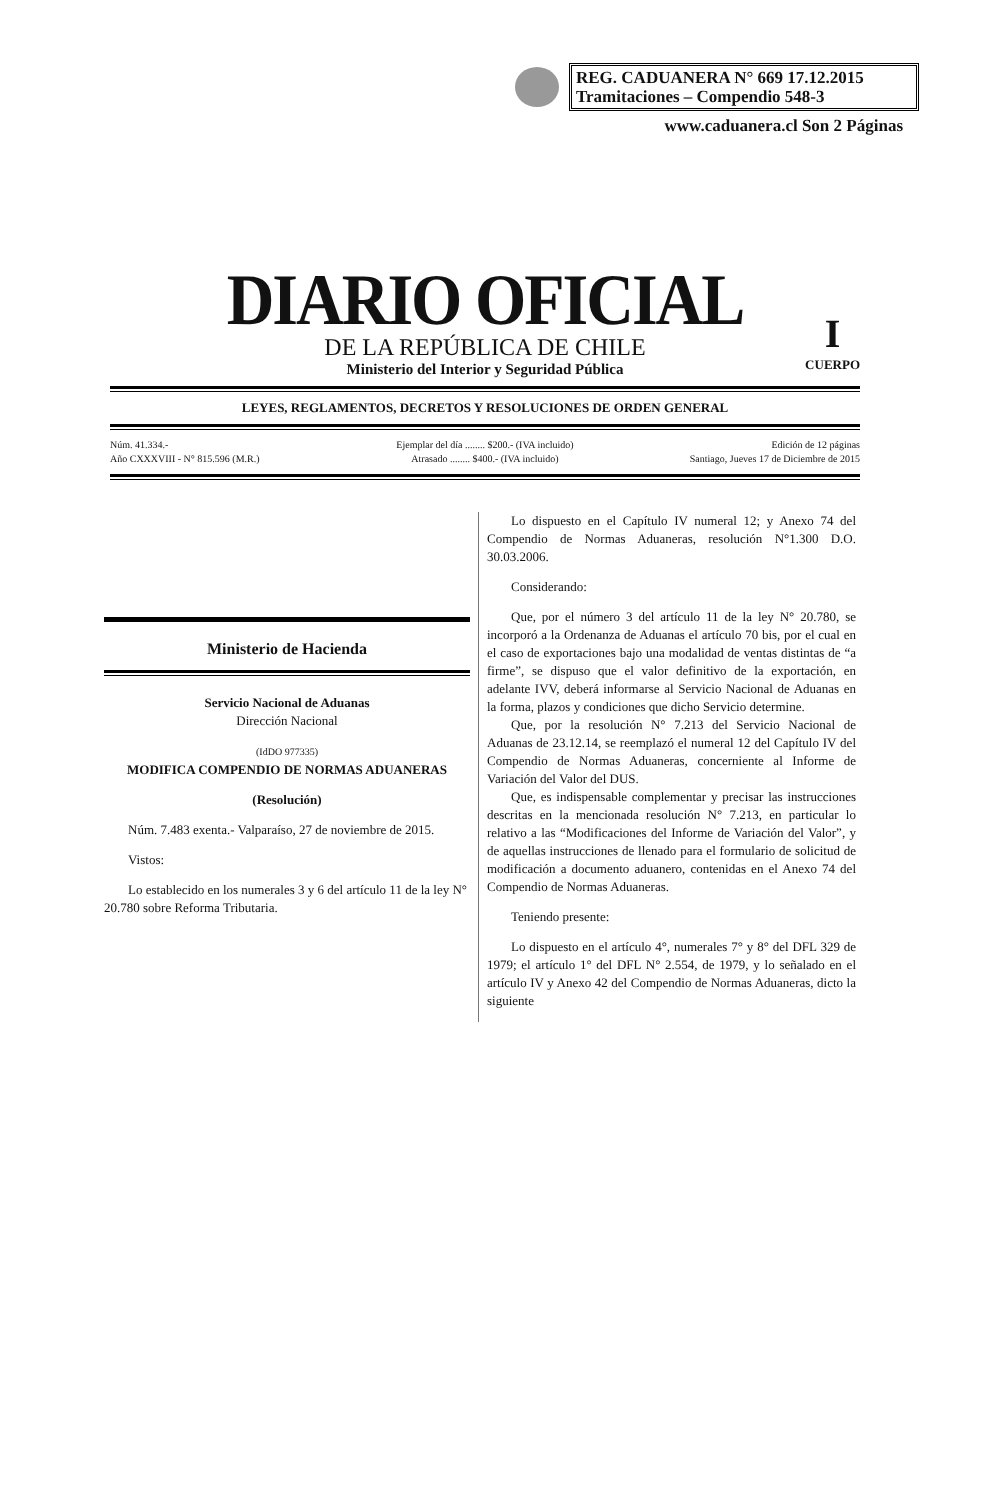REG. CADUANERA N° 669 17.12.2015
Tramitaciones – Compendio 548-3
www.caduanera.cl Son 2 Páginas
DIARIO OFICIAL
DE LA REPÚBLICA DE CHILE
Ministerio del Interior y Seguridad Pública
I
CUERPO
LEYES, REGLAMENTOS, DECRETOS Y RESOLUCIONES DE ORDEN GENERAL
Núm. 41.334.-
Año CXXXVIII - N° 815.596 (M.R.)
Ejemplar del día ........ $200.- (IVA incluido)
Atrasado ........ $400.- (IVA incluido)
Edición de 12 páginas
Santiago, Jueves 17 de Diciembre de 2015
Ministerio de Hacienda
Servicio Nacional de Aduanas
Dirección Nacional
(IdDO 977335)
MODIFICA COMPENDIO DE NORMAS ADUANERAS
(Resolución)
Núm. 7.483 exenta.- Valparaíso, 27 de noviembre de 2015.
Vistos:
Lo establecido en los numerales 3 y 6 del artículo 11 de la ley N° 20.780 sobre Reforma Tributaria.
Lo dispuesto en el Capítulo IV numeral 12; y Anexo 74 del Compendio de Normas Aduaneras, resolución N°1.300 D.O. 30.03.2006.
Considerando:
Que, por el número 3 del artículo 11 de la ley N° 20.780, se incorporó a la Ordenanza de Aduanas el artículo 70 bis, por el cual en el caso de exportaciones bajo una modalidad de ventas distintas de “a firme”, se dispuso que el valor definitivo de la exportación, en adelante IVV, deberá informarse al Servicio Nacional de Aduanas en la forma, plazos y condiciones que dicho Servicio determine.
Que, por la resolución N° 7.213 del Servicio Nacional de Aduanas de 23.12.14, se reemplazó el numeral 12 del Capítulo IV del Compendio de Normas Aduaneras, concerniente al Informe de Variación del Valor del DUS.
Que, es indispensable complementar y precisar las instrucciones descritas en la mencionada resolución N° 7.213, en particular lo relativo a las “Modificaciones del Informe de Variación del Valor”, y de aquellas instrucciones de llenado para el formulario de solicitud de modificación a documento aduanero, contenidas en el Anexo 74 del Compendio de Normas Aduaneras.
Teniendo presente:
Lo dispuesto en el artículo 4°, numerales 7° y 8° del DFL 329 de 1979; el artículo 1° del DFL N° 2.554, de 1979, y lo señalado en el artículo IV y Anexo 42 del Compendio de Normas Aduaneras, dicto la siguiente